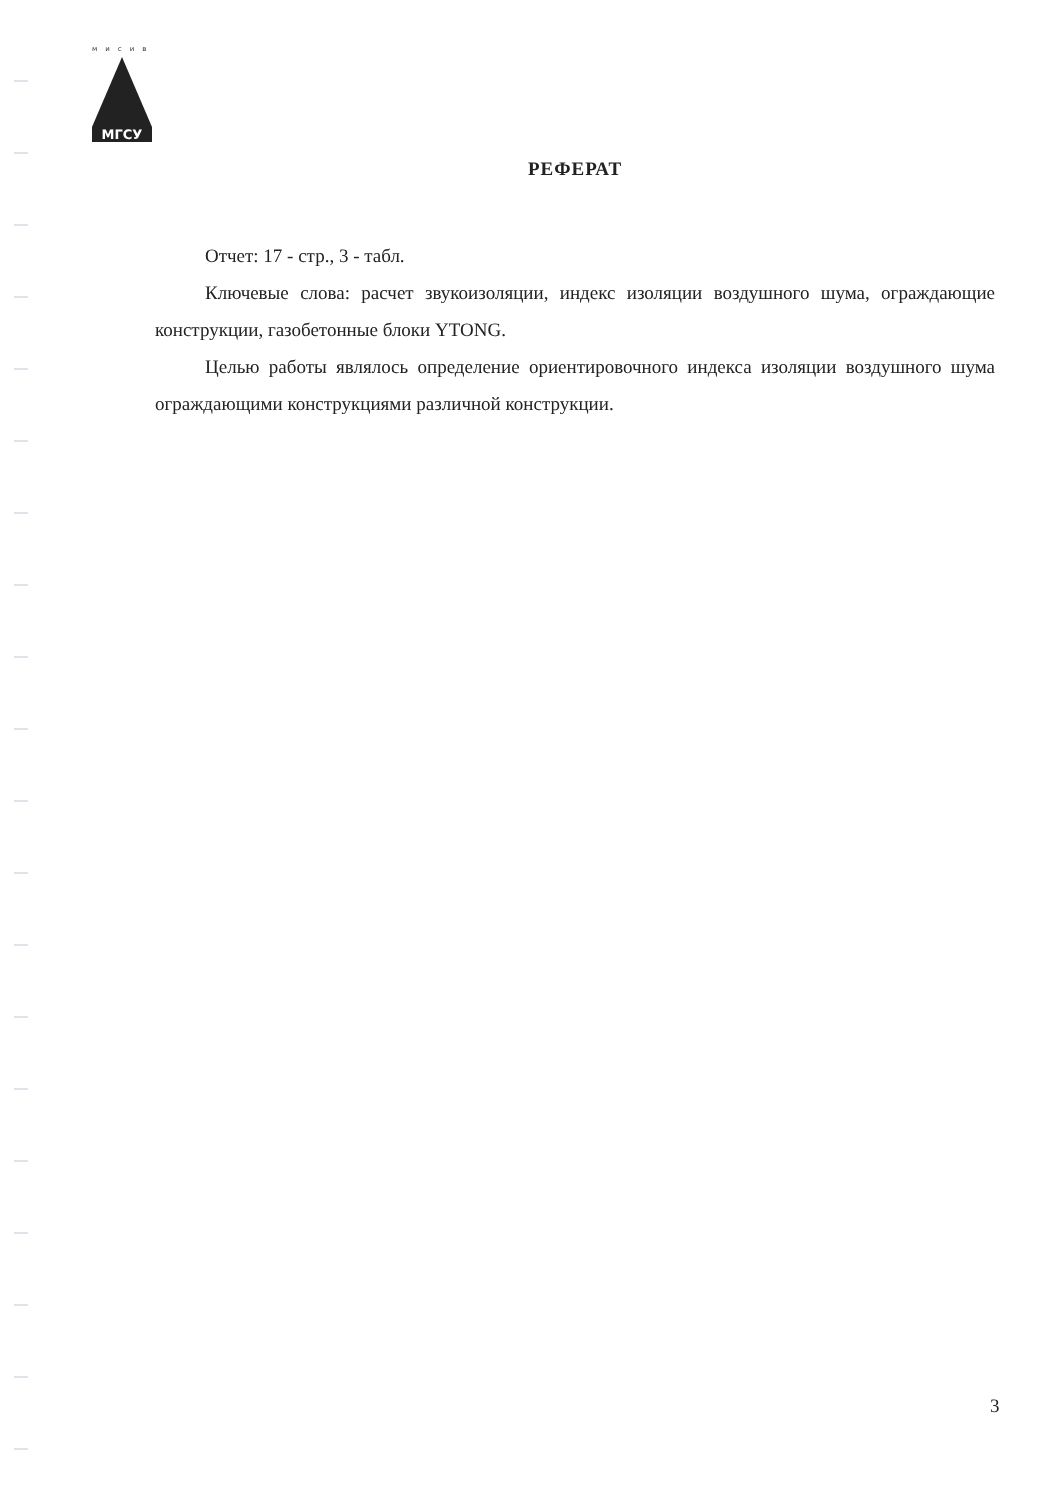мисив
МГСУ
РЕФЕРАТ
Отчет: 17 - стр., 3 - табл.
Ключевые слова: расчет звукоизоляции, индекс изоляции воздушного шума, ограждающие конструкции, газобетонные блоки YTONG.
Целью работы являлось определение ориентировочного индекса изоляции воздушного шума ограждающими конструкциями различной конструкции.
3